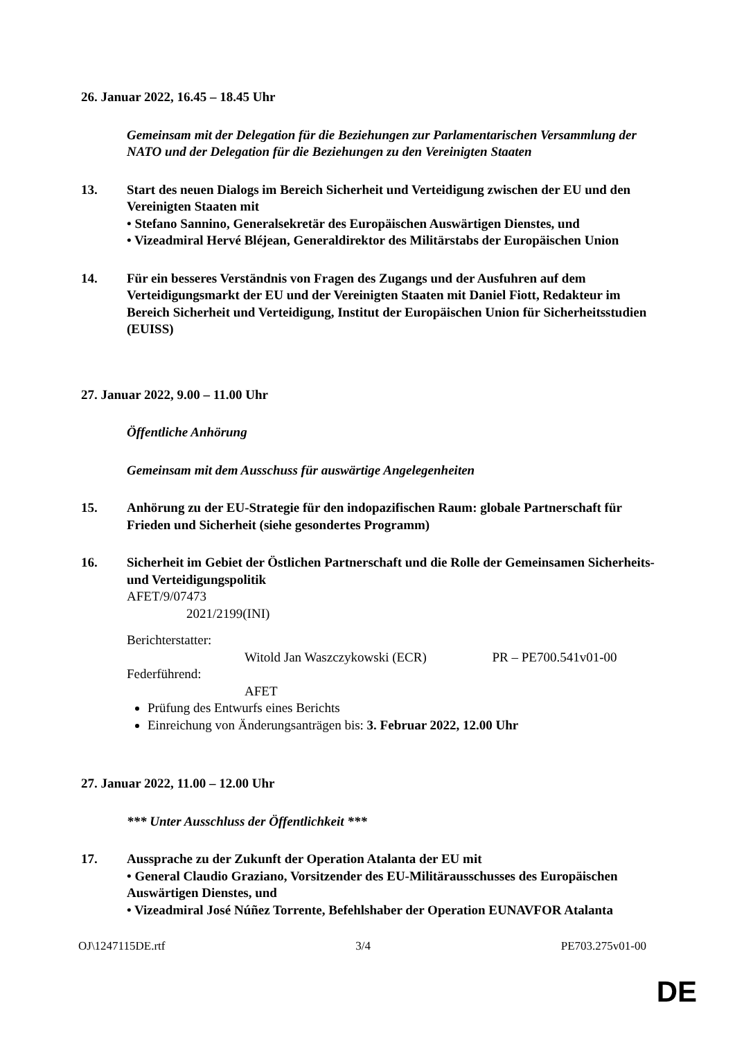26. Januar 2022, 16.45 – 18.45 Uhr
Gemeinsam mit der Delegation für die Beziehungen zur Parlamentarischen Versammlung der NATO und der Delegation für die Beziehungen zu den Vereinigten Staaten
13. Start des neuen Dialogs im Bereich Sicherheit und Verteidigung zwischen der EU und den Vereinigten Staaten mit
• Stefano Sannino, Generalsekretär des Europäischen Auswärtigen Dienstes, und
• Vizeadmiral Hervé Bléjean, Generaldirektor des Militärstabs der Europäischen Union
14. Für ein besseres Verständnis von Fragen des Zugangs und der Ausfuhren auf dem Verteidigungsmarkt der EU und der Vereinigten Staaten mit Daniel Fiott, Redakteur im Bereich Sicherheit und Verteidigung, Institut der Europäischen Union für Sicherheitsstudien (EUISS)
27. Januar 2022, 9.00 – 11.00 Uhr
Öffentliche Anhörung
Gemeinsam mit dem Ausschuss für auswärtige Angelegenheiten
15. Anhörung zu der EU-Strategie für den indopazifischen Raum: globale Partnerschaft für Frieden und Sicherheit (siehe gesondertes Programm)
16. Sicherheit im Gebiet der Östlichen Partnerschaft und die Rolle der Gemeinsamen Sicherheits- und Verteidigungspolitik
AFET/9/07473
2021/2199(INI)
Berichterstatter:
Witold Jan Waszczykowski (ECR) PR – PE700.541v01-00
Federführend:
AFET
Prüfung des Entwurfs eines Berichts
Einreichung von Änderungsanträgen bis: 3. Februar 2022, 12.00 Uhr
27. Januar 2022, 11.00 – 12.00 Uhr
*** Unter Ausschluss der Öffentlichkeit ***
17. Aussprache zu der Zukunft der Operation Atalanta der EU mit
• General Claudio Graziano, Vorsitzender des EU-Militärausschusses des Europäischen Auswärtigen Dienstes, und
• Vizeadmiral José Núñez Torrente, Befehlshaber der Operation EUNAVFOR Atalanta
OJ\1247115DE.rtf 3/4 PE703.275v01-00
DE